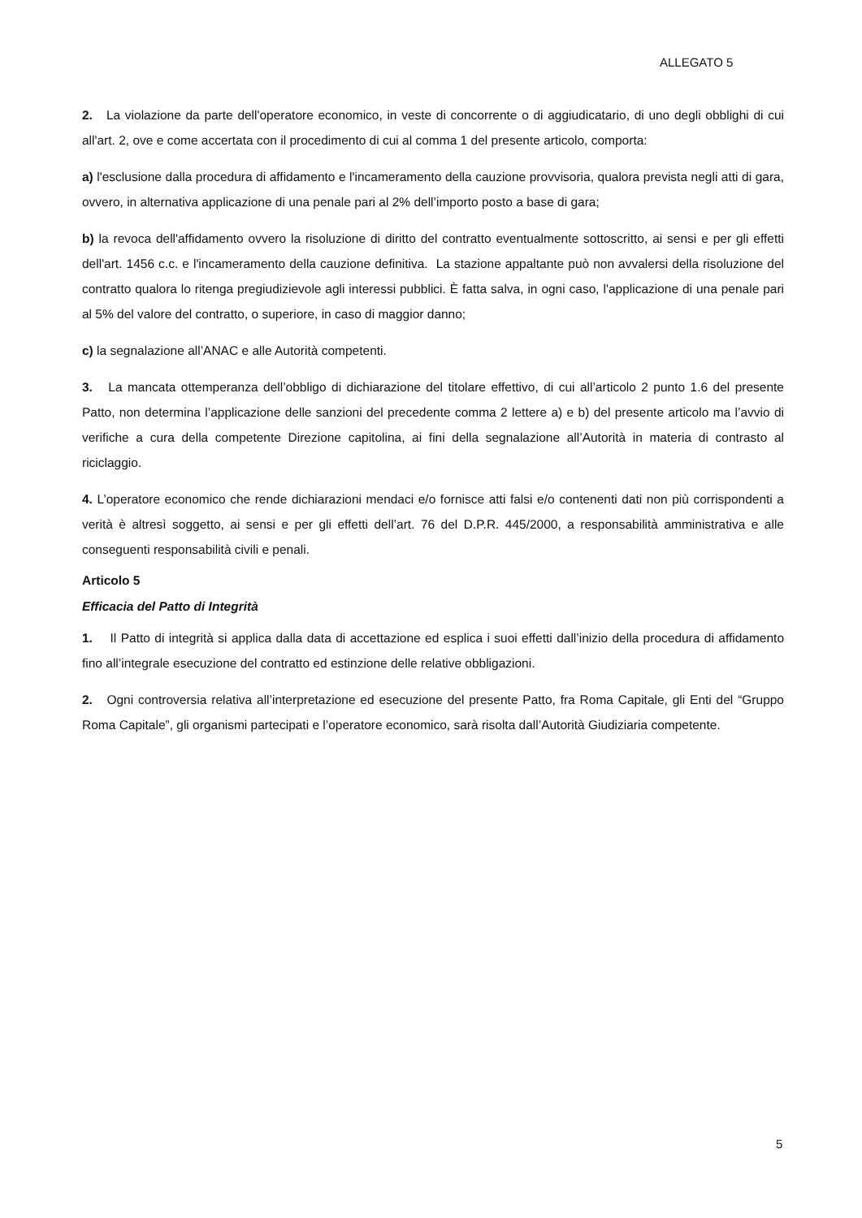ALLEGATO 5
2. La violazione da parte dell'operatore economico, in veste di concorrente o di aggiudicatario, di uno degli obblighi di cui all'art. 2, ove e come accertata con il procedimento di cui al comma 1 del presente articolo, comporta:
a) l'esclusione dalla procedura di affidamento e l'incameramento della cauzione provvisoria, qualora prevista negli atti di gara, ovvero, in alternativa applicazione di una penale pari al 2% dell’importo posto a base di gara;
b) la revoca dell'affidamento ovvero la risoluzione di diritto del contratto eventualmente sottoscritto, ai sensi e per gli effetti dell'art. 1456 c.c. e l'incameramento della cauzione definitiva. La stazione appaltante può non avvalersi della risoluzione del contratto qualora lo ritenga pregiudizievole agli interessi pubblici. È fatta salva, in ogni caso, l'applicazione di una penale pari al 5% del valore del contratto, o superiore, in caso di maggior danno;
c) la segnalazione all’ANAC e alle Autorità competenti.
3. La mancata ottemperanza dell’obbligo di dichiarazione del titolare effettivo, di cui all’articolo 2 punto 1.6 del presente Patto, non determina l’applicazione delle sanzioni del precedente comma 2 lettere a) e b) del presente articolo ma l’avvio di verifiche a cura della competente Direzione capitolina, ai fini della segnalazione all’Autorità in materia di contrasto al riciclaggio.
4. L’operatore economico che rende dichiarazioni mendaci e/o fornisce atti falsi e/o contenenti dati non più corrispondenti a verità è altresì soggetto, ai sensi e per gli effetti dell’art. 76 del D.P.R. 445/2000, a responsabilità amministrativa e alle conseguenti responsabilità civili e penali.
Articolo 5
Efficacia del Patto di Integrità
1. Il Patto di integrità si applica dalla data di accettazione ed esplica i suoi effetti dall’inizio della procedura di affidamento fino all’integrale esecuzione del contratto ed estinzione delle relative obbligazioni.
2. Ogni controversia relativa all’interpretazione ed esecuzione del presente Patto, fra Roma Capitale, gli Enti del “Gruppo Roma Capitale”, gli organismi partecipati e l’operatore economico, sarà risolta dall’Autorità Giudiziaria competente.
5